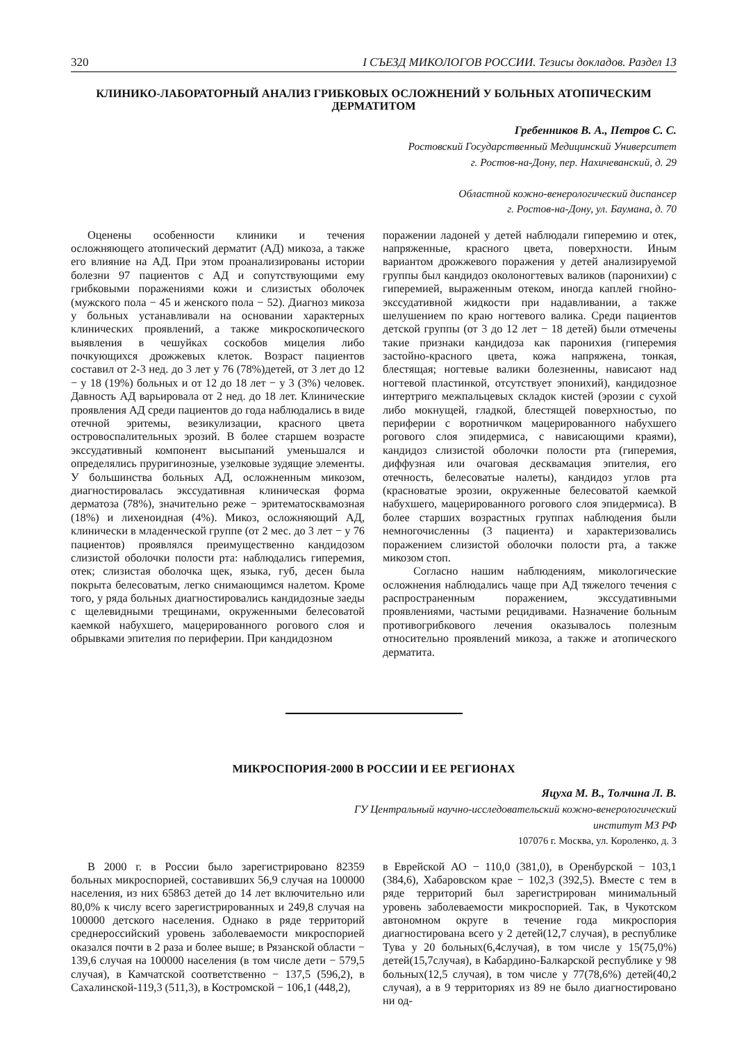320 I СЪЕЗД МИКОЛОГОВ РОССИИ. Тезисы докладов. Раздел 13
КЛИНИКО-ЛАБОРАТОРНЫЙ АНАЛИЗ ГРИБКОВЫХ ОСЛОЖНЕНИЙ У БОЛЬНЫХ АТОПИЧЕСКИМ ДЕРМАТИТОМ
Гребенников В. А., Петров С. С.
Ростовский Государственный Медицинский Университет
г. Ростов-на-Дону, пер. Нахичеванский, д. 29
Областной кожно-венерологический диспансер
г. Ростов-на-Дону, ул. Баумана, д. 70
Оценены особенности клиники и течения осложняющего атопический дерматит (АД) микоза, а также его влияние на АД. При этом проанализированы истории болезни 97 пациентов с АД и сопутствующими ему грибковыми поражениями кожи и слизистых оболочек (мужского пола − 45 и женского пола − 52). Диагноз микоза у больных устанавливали на основании характерных клинических проявлений, а также микроскопического выявления в чешуйках соскобов мицелия либо почкующихся дрожжевых клеток. Возраст пациентов составил от 2-3 нед. до 3 лет у 76 (78%)детей, от 3 лет до 12 − у 18 (19%) больных и от 12 до 18 лет − у 3 (3%) человек. Давность АД варьировала от 2 нед. до 18 лет. Клинические проявления АД среди пациентов до года наблюдались в виде отечной эритемы, везикулизации, красного цвета островоспалительных эрозий. В более старшем возрасте экссудативный компонент высыпаний уменьшался и определялись пруригинозные, узелковые зудящие элементы. У большинства больных АД, осложненным микозом, диагностировалась экссудативная клиническая форма дерматоза (78%), значительно реже − эритематосквамозная (18%) и лихеноидная (4%). Микоз, осложняющий АД, клинически в младенческой группе (от 2 мес. до 3 лет − у 76 пациентов) проявлялся преимущественно кандидозом слизистой оболочки полости рта: наблюдались гиперемия, отек; слизистая оболочка щек, языка, губ, десен была покрыта белесоватым, легко снимающимся налетом. Кроме того, у ряда больных диагностировались кандидозные заеды с щелевидными трещинами, окруженными белесоватой каемкой набухшего, мацерированного рогового слоя и обрывками эпителия по периферии. При кандидозном
поражении ладоней у детей наблюдали гиперемию и отек, напряженные, красного цвета, поверхности. Иным вариантом дрожжевого поражения у детей анализируемой группы был кандидоз околоногтевых валиков (паронихии) с гиперемией, выраженным отеком, иногда каплей гнойно-экссудативной жидкости при надавливании, а также шелушением по краю ногтевого валика. Среди пациентов детской группы (от 3 до 12 лет − 18 детей) были отмечены такие признаки кандидоза как паронихия (гиперемия застойно-красного цвета, кожа напряжена, тонкая, блестящая; ногтевые валики болезненны, нависают над ногтевой пластинкой, отсутствует эпонихий), кандидозное интертриго межпальцевых складок кистей (эрозии с сухой либо мокнущей, гладкой, блестящей поверхностью, по периферии с воротничком мацерированного набухшего рогового слоя эпидермиса, с нависающими краями), кандидоз слизистой оболочки полости рта (гиперемия, диффузная или очаговая десквамация эпителия, его отечность, белесоватые налеты), кандидоз углов рта (красноватые эрозии, окруженные белесоватой каемкой набухшего, мацерированного рогового слоя эпидермиса). В более старших возрастных группах наблюдения были немногочисленны (3 пациента) и характеризовались поражением слизистой оболочки полости рта, а также микозом стоп.
Согласно нашим наблюдениям, микологические осложнения наблюдались чаще при АД тяжелого течения с распространенным поражением, экссудативными проявлениями, частыми рецидивами. Назначение больным противогрибкового лечения оказывалось полезным относительно проявлений микоза, а также и атопического дерматита.
МИКРОСПОРИЯ-2000 В РОССИИ И ЕЕ РЕГИОНАХ
Яцуха М. В., Толчина Л. В.
ГУ Центральный научно-исследовательский кожно-венерологический
институт МЗ РФ
107076 г. Москва, ул. Короленко, д. 3
В 2000 г. в России было зарегистрировано 82359 больных микроспорией, составивших 56,9 случая на 100000 населения, из них 65863 детей до 14 лет включительно или 80,0% к числу всего зарегистрированных и 249,8 случая на 100000 детского населения. Однако в ряде территорий среднероссийский уровень заболеваемости микроспорией оказался почти в 2 раза и более выше; в Рязанской области − 139,6 случая на 100000 населения (в том числе дети − 579,5 случая), в Камчатской соответственно − 137,5 (596,2), в Сахалинской-119,3 (511,3), в Костромской − 106,1 (448,2),
в Еврейской АО − 110,0 (381,0), в Оренбурской − 103,1 (384,6), Хабаровском крае − 102,3 (392,5). Вместе с тем в ряде территорий был зарегистрирован минимальный уровень заболеваемости микроспорией. Так, в Чукотском автономном округе в течение года микроспория диагностирована всего у 2 детей(12,7 случая), в республике Тува у 20 больных(6,4случая), в том числе у 15(75,0%) детей(15,7случая), в Кабардино-Балкарской республике у 98 больных(12,5 случая), в том числе у 77(78,6%) детей(40,2 случая), а в 9 территориях из 89 не было диагностировано ни од-